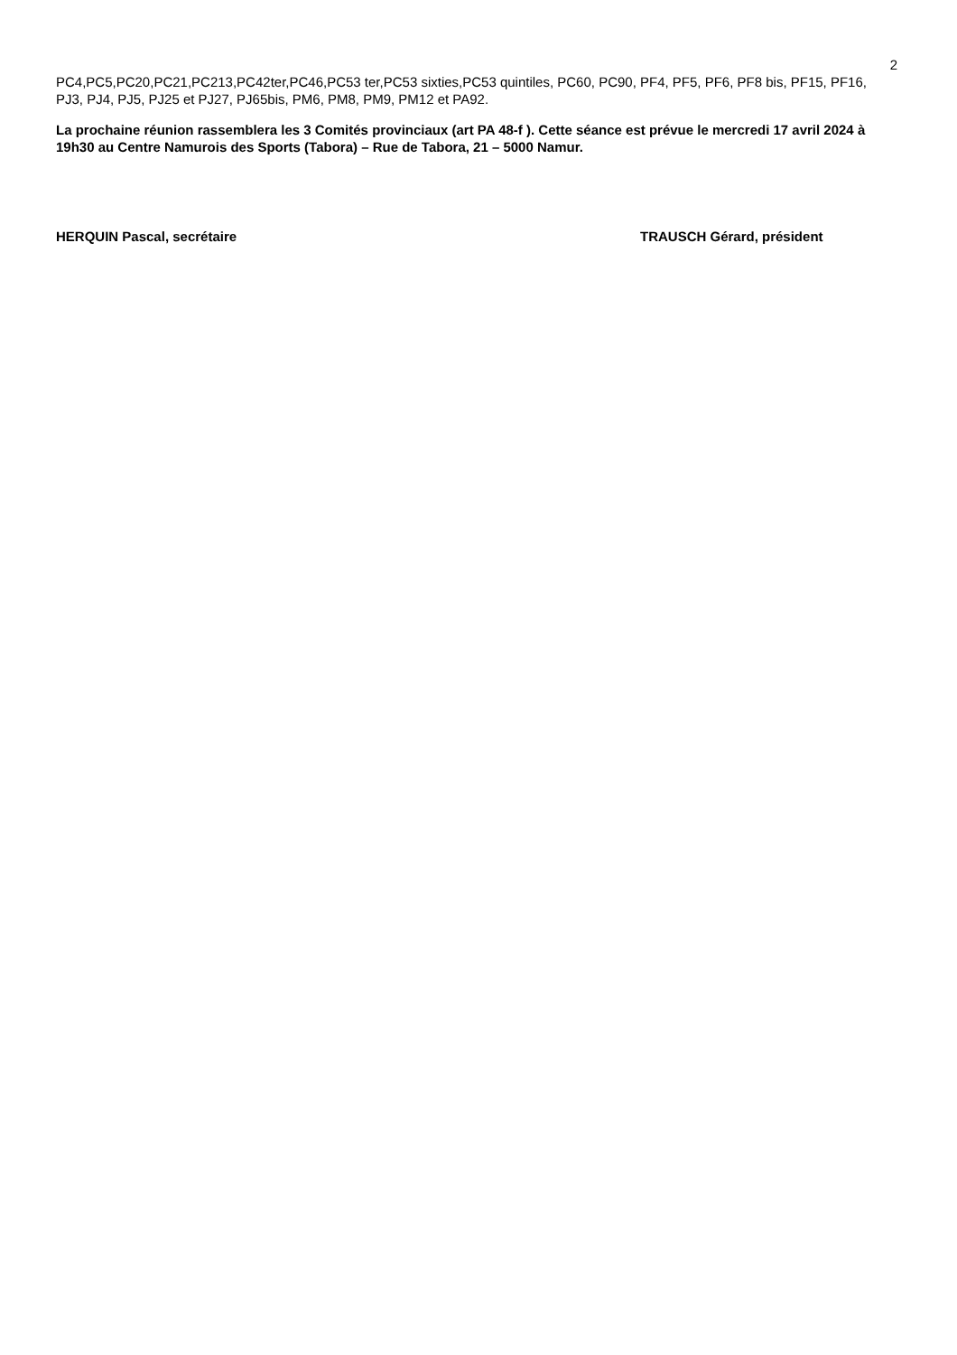2
PC4,PC5,PC20,PC21,PC213,PC42ter,PC46,PC53 ter,PC53 sixties,PC53 quintiles, PC60, PC90, PF4, PF5, PF6, PF8 bis, PF15, PF16, PJ3, PJ4, PJ5, PJ25 et PJ27, PJ65bis, PM6, PM8, PM9, PM12 et PA92.
La prochaine réunion rassemblera les 3 Comités provinciaux (art PA 48-f ). Cette séance est prévue le mercredi 17 avril 2024 à 19h30 au Centre Namurois des Sports (Tabora) – Rue de Tabora, 21 – 5000 Namur.
HERQUIN Pascal, secrétaire TRAUSCH Gérard, président